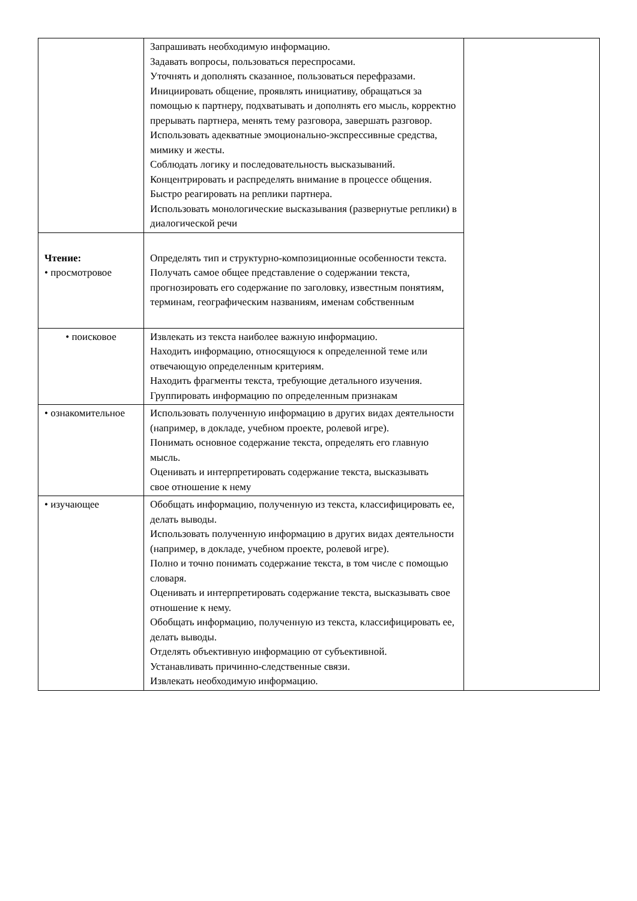| | Запрашивать необходимую информацию. Задавать вопросы, пользоваться переспросами. Уточнять и дополнять сказанное, пользоваться перефразами. Инициировать общение, проявлять инициативу, обращаться за помощью к партнеру, подхватывать и дополнять его мысль, корректно прерывать партнера, менять тему разговора, завершать разговор. Использовать адекватные эмоционально-экспрессивные средства, мимику и жесты. Соблюдать логику и последовательность высказываний. Концентрировать и распределять внимание в процессе общения. Быстро реагировать на реплики партнера. Использовать монологические высказывания (развернутые реплики) в диалогической речи | |
| Чтение: • просмотровое | Определять тип и структурно-композиционные особенности текста. Получать самое общее представление о содержании текста, прогнозировать его содержание по заголовку, известным понятиям, терминам, географическим названиям, именам собственным | |
| • поисковое | Извлекать из текста наиболее важную информацию. Находить информацию, относящуюся к определенной теме или отвечающую определенным критериям. Находить фрагменты текста, требующие детального изучения. Группировать информацию по определенным признакам | |
| • ознакомительное | Использовать полученную информацию в других видах деятельности (например, в докладе, учебном проекте, ролевой игре). Понимать основное содержание текста, определять его главную мысль. Оценивать и интерпретировать содержание текста, высказывать свое отношение к нему | |
| • изучающее | Обобщать информацию, полученную из текста, классифицировать ее, делать выводы. Использовать полученную информацию в других видах деятельности (например, в докладе, учебном проекте, ролевой игре). Полно и точно понимать содержание текста, в том числе с помощью словаря. Оценивать и интерпретировать содержание текста, высказывать свое отношение к нему. Обобщать информацию, полученную из текста, классифицировать ее, делать выводы. Отделять объективную информацию от субъективной. Устанавливать причинно-следственные связи. Извлекать необходимую информацию. | |